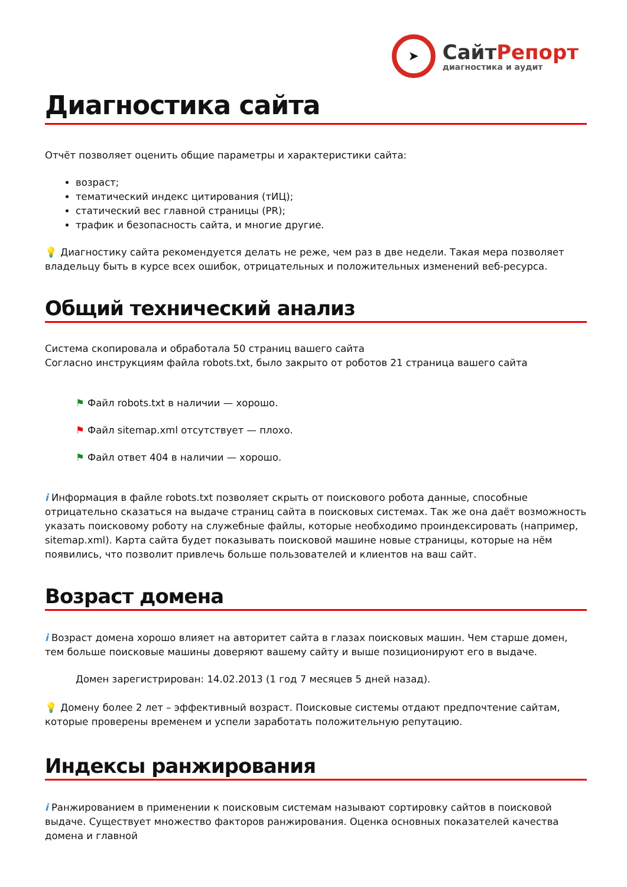➤
СайтРепорт
диагностика и аудит
Диагностика сайта
Отчёт позволяет оценить общие параметры и характеристики сайта:
возраст;
тематический индекс цитирования (тИЦ);
статический вес главной страницы (PR);
трафик и безопасность сайта, и многие другие.
💡 Диагностику сайта рекомендуется делать не реже, чем раз в две недели. Такая мера позволяет владельцу быть в курсе всех ошибок, отрицательных и положительных изменений веб-ресурса.
Общий технический анализ
Система скопировала и обработала 50 страниц вашего сайта
Согласно инструкциям файла robots.txt, было закрыто от роботов 21 страница вашего сайта
⚑ Файл robots.txt в наличии — хорошо.
⚑ Файл sitemap.xml отсутствует — плохо.
⚑ Файл ответ 404 в наличии — хорошо.
i Информация в файле robots.txt позволяет скрыть от поискового робота данные, способные отрицательно сказаться на выдаче страниц сайта в поисковых системах. Так же она даёт возможность указать поисковому роботу на служебные файлы, которые необходимо проиндексировать (например, sitemap.xml). Карта сайта будет показывать поисковой машине новые страницы, которые на нём появились, что позволит привлечь больше пользователей и клиентов на ваш сайт.
Возраст домена
i Возраст домена хорошо влияет на авторитет сайта в глазах поисковых машин. Чем старше домен, тем больше поисковые машины доверяют вашему сайту и выше позиционируют его в выдаче.
Домен зарегистрирован: 14.02.2013 (1 год 7 месяцев 5 дней назад).
💡 Домену более 2 лет – эффективный возраст. Поисковые системы отдают предпочтение сайтам, которые проверены временем и успели заработать положительную репутацию.
Индексы ранжирования
i Ранжированием в применении к поисковым системам называют сортировку сайтов в поисковой выдаче. Существует множество факторов ранжирования. Оценка основных показателей качества домена и главной